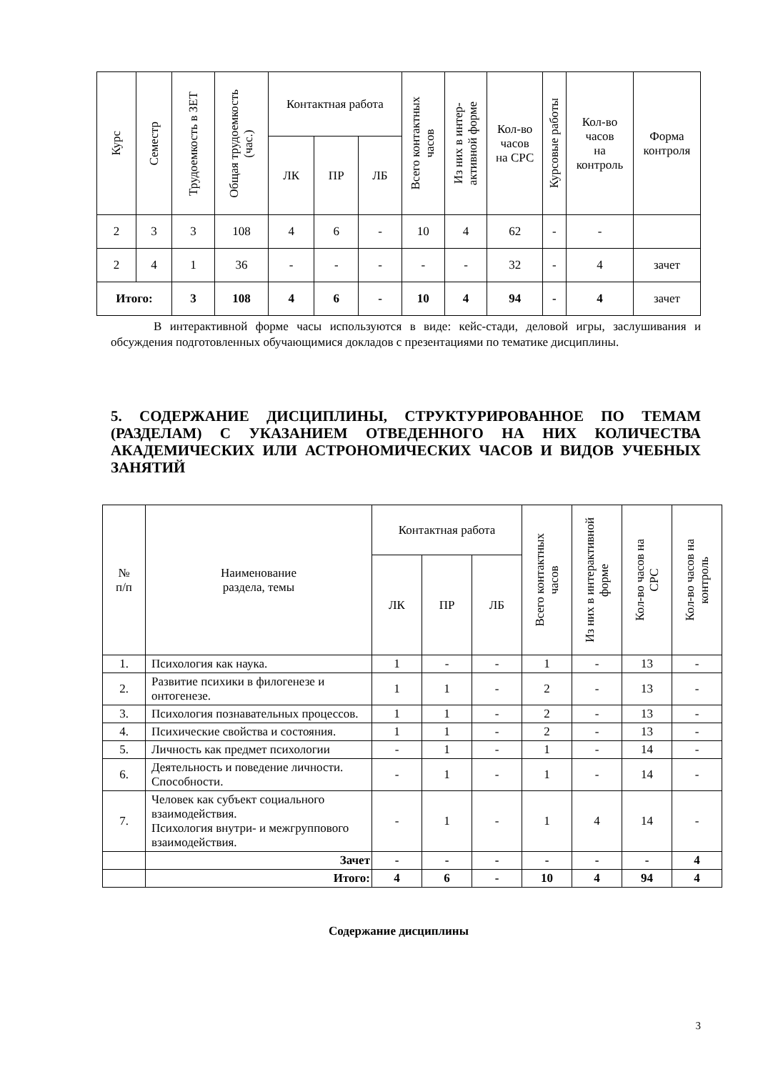| Курс | Семестр | Трудоемкость в ЗЕТ | Общая трудоемкость (час.) | Контактная работа | | | Всего контактных часов | Из них в интер- активной форме | Кол-во часов на СРС | Курсовые работы | Кол-во часов на контроль | Форма контроля |
| --- | --- | --- | --- | --- | --- | --- | --- | --- | --- | --- | --- | --- |
| | | | | ЛК | ПР | ЛБ | | | | | | |
| 2 | 3 | 3 | 108 | 4 | 6 | - | 10 | 4 | 62 | - | - | |
| 2 | 4 | 1 | 36 | - | - | - | - | - | 32 | - | 4 | зачет |
| Итого: | | 3 | 108 | 4 | 6 | - | 10 | 4 | 94 | - | 4 | зачет |
В интерактивной форме часы используются в виде: кейс-стади, деловой игры, заслушивания и обсуждения подготовленных обучающимися докладов с презентациями по тематике дисциплины.
5. СОДЕРЖАНИЕ ДИСЦИПЛИНЫ, СТРУКТУРИРОВАННОЕ ПО ТЕМАМ (РАЗДЕЛАМ) С УКАЗАНИЕМ ОТВЕДЕННОГО НА НИХ КОЛИЧЕСТВА АКАДЕМИЧЕСКИХ ИЛИ АСТРОНОМИЧЕСКИХ ЧАСОВ И ВИДОВ УЧЕБНЫХ ЗАНЯТИЙ
| № п/п | Наименование раздела, темы | Контактная работа | | | Всего контактных часов | Из них в интерактивной форме | Кол-во часов на СРС | Кол-во часов на контроль |
| --- | --- | --- | --- | --- | --- | --- | --- | --- |
| | | ЛК | ПР | ЛБ | | | | |
| 1. | Психология как наука. | 1 | - | - | 1 | - | 13 | - |
| 2. | Развитие психики в филогенезе и онтогенезе. | 1 | 1 | - | 2 | - | 13 | - |
| 3. | Психология познавательных процессов. | 1 | 1 | - | 2 | - | 13 | - |
| 4. | Психические свойства и состояния. | 1 | 1 | - | 2 | - | 13 | - |
| 5. | Личность как предмет психологии | - | 1 | - | 1 | - | 14 | - |
| 6. | Деятельность и поведение личности. Способности. | - | 1 | - | 1 | - | 14 | - |
| 7. | Человек как субъект социального взаимодействия. Психология внутри- и межгруппового взаимодействия. | - | 1 | - | 1 | 4 | 14 | - |
| | Зачет | - | - | - | - | - | - | 4 |
| | Итого: | 4 | 6 | - | 10 | 4 | 94 | 4 |
Содержание дисциплины
3